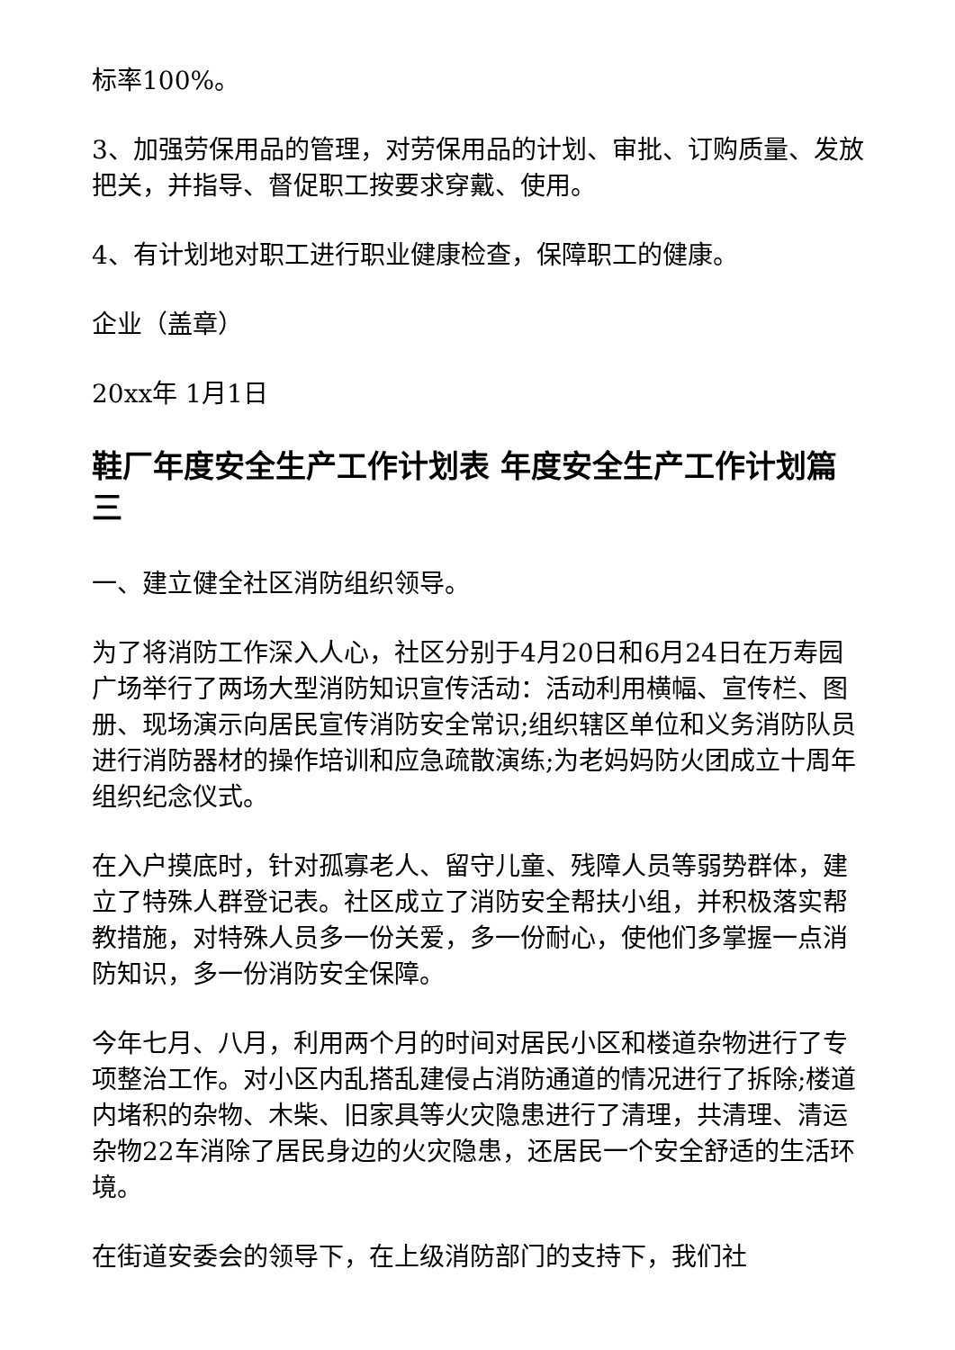标率100%。
3、加强劳保用品的管理，对劳保用品的计划、审批、订购质量、发放把关，并指导、督促职工按要求穿戴、使用。
4、有计划地对职工进行职业健康检查，保障职工的健康。
企业（盖章）
20xx年 1月1日
鞋厂年度安全生产工作计划表 年度安全生产工作计划篇三
一、建立健全社区消防组织领导。
为了将消防工作深入人心，社区分别于4月20日和6月24日在万寿园广场举行了两场大型消防知识宣传活动：活动利用横幅、宣传栏、图册、现场演示向居民宣传消防安全常识;组织辖区单位和义务消防队员进行消防器材的操作培训和应急疏散演练;为老妈妈防火团成立十周年组织纪念仪式。
在入户摸底时，针对孤寡老人、留守儿童、残障人员等弱势群体，建立了特殊人群登记表。社区成立了消防安全帮扶小组，并积极落实帮教措施，对特殊人员多一份关爱，多一份耐心，使他们多掌握一点消防知识，多一份消防安全保障。
今年七月、八月，利用两个月的时间对居民小区和楼道杂物进行了专项整治工作。对小区内乱搭乱建侵占消防通道的情况进行了拆除;楼道内堵积的杂物、木柴、旧家具等火灾隐患进行了清理，共清理、清运杂物22车消除了居民身边的火灾隐患，还居民一个安全舒适的生活环境。
在街道安委会的领导下，在上级消防部门的支持下，我们社